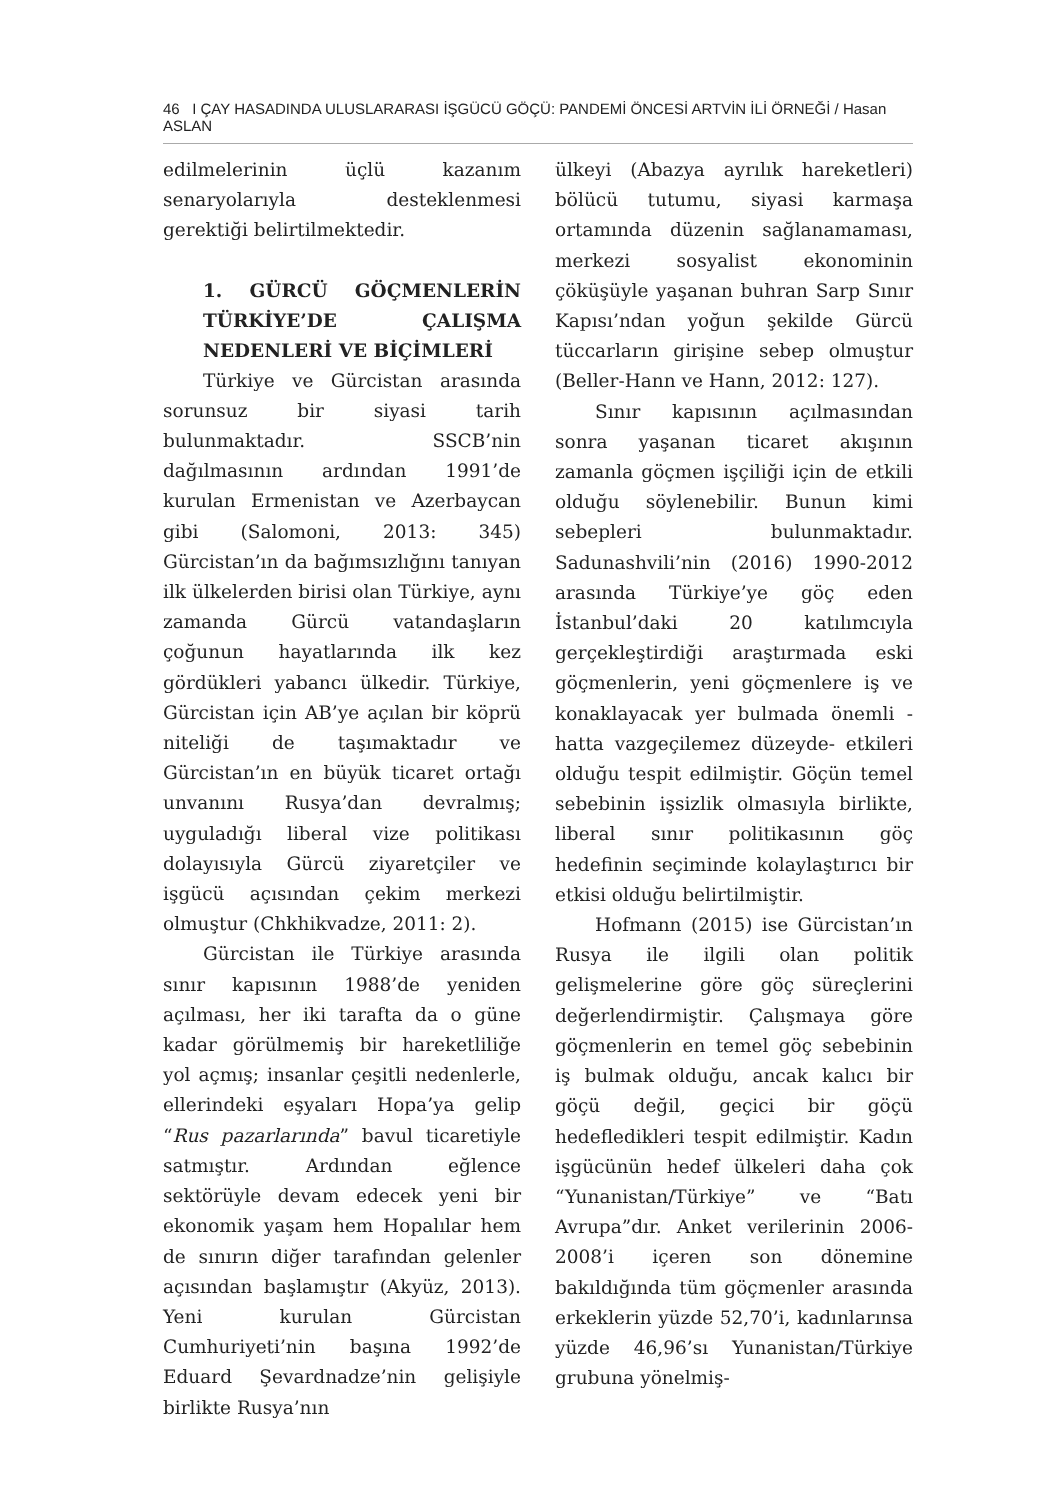46 I ÇAY HASADINDA ULUSLARARASI İŞGÜCÜ GÖÇÜ: PANDEMİ ÖNCESİ ARTVİN İLİ ÖRNEĞİ / Hasan ASLAN
edilmelerinin üçlü kazanım senaryolarıyla desteklenmesi gerektiği belirtilmektedir.
1. GÜRCÜ GÖÇMENLERİN TÜRKİYE’DE ÇALIŞMA NEDENLERİ VE BİÇİMLERİ
Türkiye ve Gürcistan arasında sorunsuz bir siyasi tarih bulunmaktadır. SSCB’nin dağılmasının ardından 1991’de kurulan Ermenistan ve Azerbaycan gibi (Salomoni, 2013: 345) Gürcistan’ın da bağımsızlığını tanıyan ilk ülkelerden birisi olan Türkiye, aynı zamanda Gürcü vatandaşların çoğunun hayatlarında ilk kez gördükleri yabancı ülkedir. Türkiye, Gürcistan için AB’ye açılan bir köprü niteliği de taşımaktadır ve Gürcistan’ın en büyük ticaret ortağı unvanını Rusya’dan devralmış; uyguladığı liberal vize politikası dolayısıyla Gürcü ziyaretçiler ve işgücü açısından çekim merkezi olmuştur (Chkhikvadze, 2011: 2).
Gürcistan ile Türkiye arasında sınır kapısının 1988’de yeniden açılması, her iki tarafta da o güne kadar görülmemiş bir hareketliliğe yol açmış; insanlar çeşitli nedenlerle, ellerindeki eşyaları Hopa’ya gelip “Rus pazarlarında” bavul ticaretiyle satmıştır. Ardından eğlence sektörüyle devam edecek yeni bir ekonomik yaşam hem Hopalılar hem de sınırın diğer tarafından gelenler açısından başlamıştır (Akyüz, 2013). Yeni kurulan Gürcistan Cumhuriyeti’nin başına 1992’de Eduard Şevardnadze’nin gelişiyle birlikte Rusya’nın
ülkeyi (Abazya ayrılık hareketleri) bölücü tutumu, siyasi karmaşa ortamında düzenin sağlanamaması, merkezi sosyalist ekonominin çöküşüyle yaşanan buhran Sarp Sınır Kapısı’ndan yoğun şekilde Gürcü tüccarların girişine sebep olmuştur (Beller-Hann ve Hann, 2012: 127).
Sınır kapısının açılmasından sonra yaşanan ticaret akışının zamanla göçmen işçiliği için de etkili olduğu söylenebilir. Bunun kimi sebepleri bulunmaktadır. Sadunashvili’nin (2016) 1990-2012 arasında Türkiye’ye göç eden İstanbul’daki 20 katılımcıyla gerçekleştirdiği araştırmada eski göçmenlerin, yeni göçmenlere iş ve konaklayacak yer bulmada önemli -hatta vazgeçilemez düzeyde- etkileri olduğu tespit edilmiştir. Göçün temel sebebinin işsizlik olmasıyla birlikte, liberal sınır politikasının göç hedefinin seçiminde kolaylaştırıcı bir etkisi olduğu belirtilmiştir.
Hofmann (2015) ise Gürcistan’ın Rusya ile ilgili olan politik gelişmelerine göre göç süreçlerini değerlendirmiştir. Çalışmaya göre göçmenlerin en temel göç sebebinin iş bulmak olduğu, ancak kalıcı bir göçü değil, geçici bir göçü hedefledikleri tespit edilmiştir. Kadın işgücünün hedef ülkeleri daha çok “Yunanistan/Türkiye” ve “Batı Avrupa”dır. Anket verilerinin 2006-2008’i içeren son dönemine bakıldığında tüm göçmenler arasında erkeklerin yüzde 52,70’i, kadınlarınsa yüzde 46,96’sı Yunanistan/Türkiye grubuna yönelmiş-